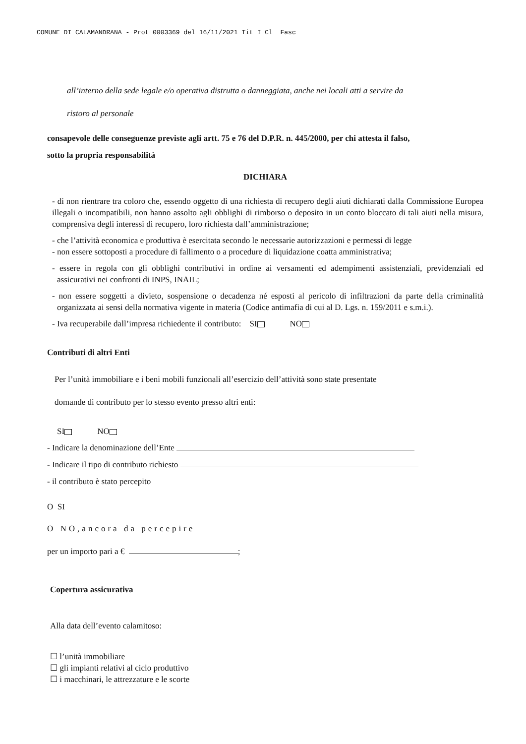COMUNE DI CALAMANDRANA - Prot 0003369 del 16/11/2021 Tit I Cl Fasc
all’interno della sede legale e/o operativa distrutta o danneggiata, anche nei locali atti a servire da
ristoro al personale
consapevole delle conseguenze previste agli artt. 75 e 76 del D.P.R. n. 445/2000, per chi attesta il falso,
sotto la propria responsabilità
DICHIARA
- di non rientrare tra coloro che, essendo oggetto di una richiesta di recupero degli aiuti dichiarati dalla Commissione Europea illegali o incompatibili, non hanno assolto agli obblighi di rimborso o deposito in un conto bloccato di tali aiuti nella misura, comprensiva degli interessi di recupero, loro richiesta dall’amministrazione;
- che l’attività economica e produttiva è esercitata secondo le necessarie autorizzazioni e permessi di legge
- non essere sottoposti a procedure di fallimento o a procedure di liquidazione coatta amministrativa;
- essere in regola con gli obblighi contributivi in ordine ai versamenti ed adempimenti assistenziali, previdenziali ed assicurativi nei confronti di INPS, INAIL;
- non essere soggetti a divieto, sospensione o decadenza né esposti al pericolo di infiltrazioni da parte della criminalità organizzata ai sensi della normativa vigente in materia (Codice antimafia di cui al D. Lgs. n. 159/2011 e s.m.i.).
- Iva recuperabile dall’impresa richiedente il contributo: SI NO
Contributi di altri Enti
Per l’unità immobiliare e i beni mobili funzionali all’esercizio dell’attività sono state presentate
domande di contributo per lo stesso evento presso altri enti:
SI NO
- Indicare la denominazione dell’Ente
- Indicare il tipo di contributo richiesto
- il contributo è stato percepito
O SI
O NO,ancora da percepire
per un importo pari a € ;
Copertura assicurativa
Alla data dell’evento calamitoso:
☐ l’unità immobiliare
☐ gli impianti relativi al ciclo produttivo
☐ i macchinari, le attrezzature e le scorte